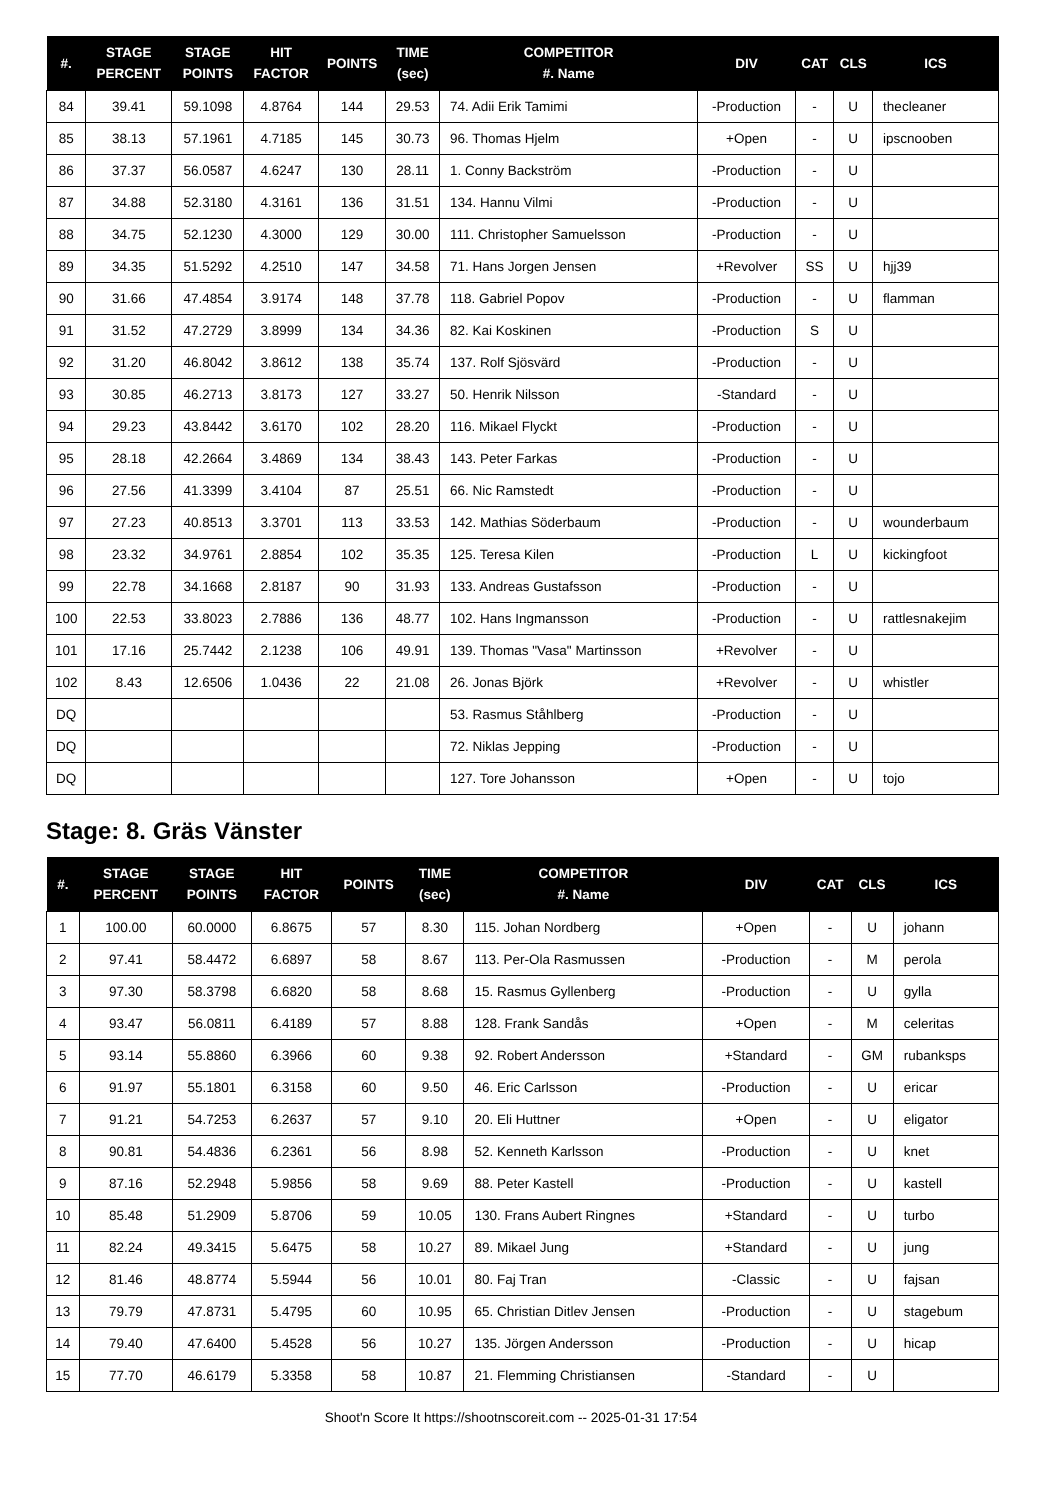| #. | STAGE PERCENT | STAGE POINTS | HIT FACTOR | POINTS | TIME (sec) | COMPETITOR #. Name | DIV | CAT | CLS | ICS |
| --- | --- | --- | --- | --- | --- | --- | --- | --- | --- | --- |
| 84 | 39.41 | 59.1098 | 4.8764 | 144 | 29.53 | 74. Adii Erik Tamimi | -Production | - | U | thecleaner |
| 85 | 38.13 | 57.1961 | 4.7185 | 145 | 30.73 | 96. Thomas Hjelm | +Open | - | U | ipscnooben |
| 86 | 37.37 | 56.0587 | 4.6247 | 130 | 28.11 | 1. Conny Backström | -Production | - | U | |
| 87 | 34.88 | 52.3180 | 4.3161 | 136 | 31.51 | 134. Hannu Vilmi | -Production | - | U | |
| 88 | 34.75 | 52.1230 | 4.3000 | 129 | 30.00 | 111. Christopher Samuelsson | -Production | - | U | |
| 89 | 34.35 | 51.5292 | 4.2510 | 147 | 34.58 | 71. Hans Jorgen Jensen | +Revolver | SS | U | hjj39 |
| 90 | 31.66 | 47.4854 | 3.9174 | 148 | 37.78 | 118. Gabriel Popov | -Production | - | U | flamman |
| 91 | 31.52 | 47.2729 | 3.8999 | 134 | 34.36 | 82. Kai Koskinen | -Production | S | U | |
| 92 | 31.20 | 46.8042 | 3.8612 | 138 | 35.74 | 137. Rolf Sjösvärd | -Production | - | U | |
| 93 | 30.85 | 46.2713 | 3.8173 | 127 | 33.27 | 50. Henrik Nilsson | -Standard | - | U | |
| 94 | 29.23 | 43.8442 | 3.6170 | 102 | 28.20 | 116. Mikael Flyckt | -Production | - | U | |
| 95 | 28.18 | 42.2664 | 3.4869 | 134 | 38.43 | 143. Peter Farkas | -Production | - | U | |
| 96 | 27.56 | 41.3399 | 3.4104 | 87 | 25.51 | 66. Nic Ramstedt | -Production | - | U | |
| 97 | 27.23 | 40.8513 | 3.3701 | 113 | 33.53 | 142. Mathias Söderbaum | -Production | - | U | wounderbaum |
| 98 | 23.32 | 34.9761 | 2.8854 | 102 | 35.35 | 125. Teresa Kilen | -Production | L | U | kickingfoot |
| 99 | 22.78 | 34.1668 | 2.8187 | 90 | 31.93 | 133. Andreas Gustafsson | -Production | - | U | |
| 100 | 22.53 | 33.8023 | 2.7886 | 136 | 48.77 | 102. Hans Ingmansson | -Production | - | U | rattlesnakejim |
| 101 | 17.16 | 25.7442 | 2.1238 | 106 | 49.91 | 139. Thomas "Vasa" Martinsson | +Revolver | - | U | |
| 102 | 8.43 | 12.6506 | 1.0436 | 22 | 21.08 | 26. Jonas Björk | +Revolver | - | U | whistler |
| DQ | | | | | | 53. Rasmus Ståhlberg | -Production | - | U | |
| DQ | | | | | | 72. Niklas Jepping | -Production | - | U | |
| DQ | | | | | | 127. Tore Johansson | +Open | - | U | tojo |
Stage: 8. Gräs Vänster
| #. | STAGE PERCENT | STAGE POINTS | HIT FACTOR | POINTS | TIME (sec) | COMPETITOR #. Name | DIV | CAT | CLS | ICS |
| --- | --- | --- | --- | --- | --- | --- | --- | --- | --- | --- |
| 1 | 100.00 | 60.0000 | 6.8675 | 57 | 8.30 | 115. Johan Nordberg | +Open | - | U | johann |
| 2 | 97.41 | 58.4472 | 6.6897 | 58 | 8.67 | 113. Per-Ola Rasmussen | -Production | - | M | perola |
| 3 | 97.30 | 58.3798 | 6.6820 | 58 | 8.68 | 15. Rasmus Gyllenberg | -Production | - | U | gylla |
| 4 | 93.47 | 56.0811 | 6.4189 | 57 | 8.88 | 128. Frank Sandås | +Open | - | M | celeritas |
| 5 | 93.14 | 55.8860 | 6.3966 | 60 | 9.38 | 92. Robert Andersson | +Standard | - | GM | rubanksps |
| 6 | 91.97 | 55.1801 | 6.3158 | 60 | 9.50 | 46. Eric Carlsson | -Production | - | U | ericar |
| 7 | 91.21 | 54.7253 | 6.2637 | 57 | 9.10 | 20. Eli Huttner | +Open | - | U | eligator |
| 8 | 90.81 | 54.4836 | 6.2361 | 56 | 8.98 | 52. Kenneth Karlsson | -Production | - | U | knet |
| 9 | 87.16 | 52.2948 | 5.9856 | 58 | 9.69 | 88. Peter Kastell | -Production | - | U | kastell |
| 10 | 85.48 | 51.2909 | 5.8706 | 59 | 10.05 | 130. Frans Aubert Ringnes | +Standard | - | U | turbo |
| 11 | 82.24 | 49.3415 | 5.6475 | 58 | 10.27 | 89. Mikael Jung | +Standard | - | U | jung |
| 12 | 81.46 | 48.8774 | 5.5944 | 56 | 10.01 | 80. Faj Tran | -Classic | - | U | fajsan |
| 13 | 79.79 | 47.8731 | 5.4795 | 60 | 10.95 | 65. Christian Ditlev Jensen | -Production | - | U | stagebum |
| 14 | 79.40 | 47.6400 | 5.4528 | 56 | 10.27 | 135. Jörgen Andersson | -Production | - | U | hicap |
| 15 | 77.70 | 46.6179 | 5.3358 | 58 | 10.87 | 21. Flemming Christiansen | -Standard | - | U | |
Shoot'n Score It https://shootnscoreit.com -- 2025-01-31 17:54